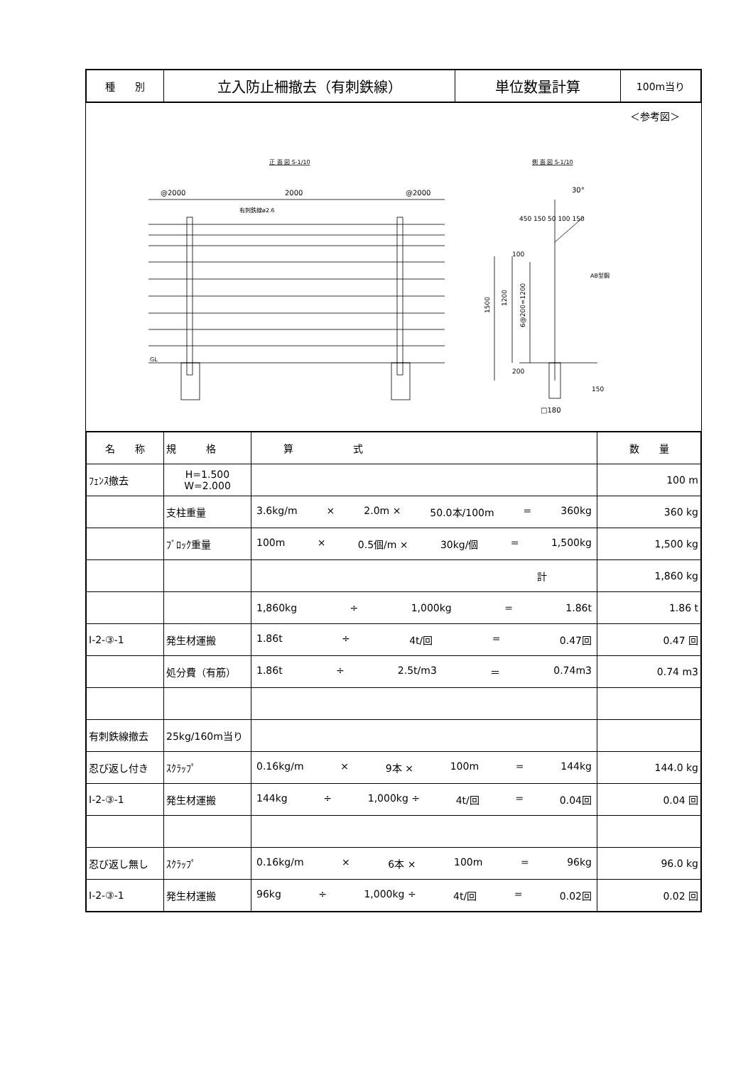| 種 別 | 立入防止柵撤去（有刺鉄線） | 単位数量計算 | 100m当り |
＜参考図＞
正 面 図 S-1/10
側 面 図 S-1/10
@2000
2000
@2000
有刺鉄線ø2.6
GL
AB型鋼
30°
□180
1500
1200
6@200=1200
100
200
150
450 150 50 100 150
| 名 称 | 規 格 | 算 式 | 数 量 |
| ﾌｪﾝｽ撤去 | H=1.500 W=2.000 | | 100 m |
| | 支柱重量 | 3.6kg/m × 2.0m × 50.0本/100m = 360kg | 360 kg |
| | ﾌﾞﾛｯｸ重量 | 100m × 0.5個/m × 30kg/個 = 1,500kg | 1,500 kg |
| | | 計 | 1,860 kg |
| | | 1,860kg ÷ 1,000kg = 1.86t | 1.86 t |
| Ⅰ-2-③-1 | 発生材運搬 | 1.86t ÷ 4t/回 = 0.47回 | 0.47 回 |
| | 処分費（有筋） | 1.86t ÷ 2.5t/m3 ＝ 0.74m3 | 0.74 m3 |
| 有刺鉄線撤去 | 25kg/160m当り | | |
| 忍び返し付き | ｽｸﾗｯﾌﾟ | 0.16kg/m × 9本 × 100m = 144kg | 144.0 kg |
| Ⅰ-2-③-1 | 発生材運搬 | 144kg ÷ 1,000kg ÷ 4t/回 = 0.04回 | 0.04 回 |
| 忍び返し無し | ｽｸﾗｯﾌﾟ | 0.16kg/m × 6本 × 100m = 96kg | 96.0 kg |
| Ⅰ-2-③-1 | 発生材運搬 | 96kg ÷ 1,000kg ÷ 4t/回 = 0.02回 | 0.02 回 |